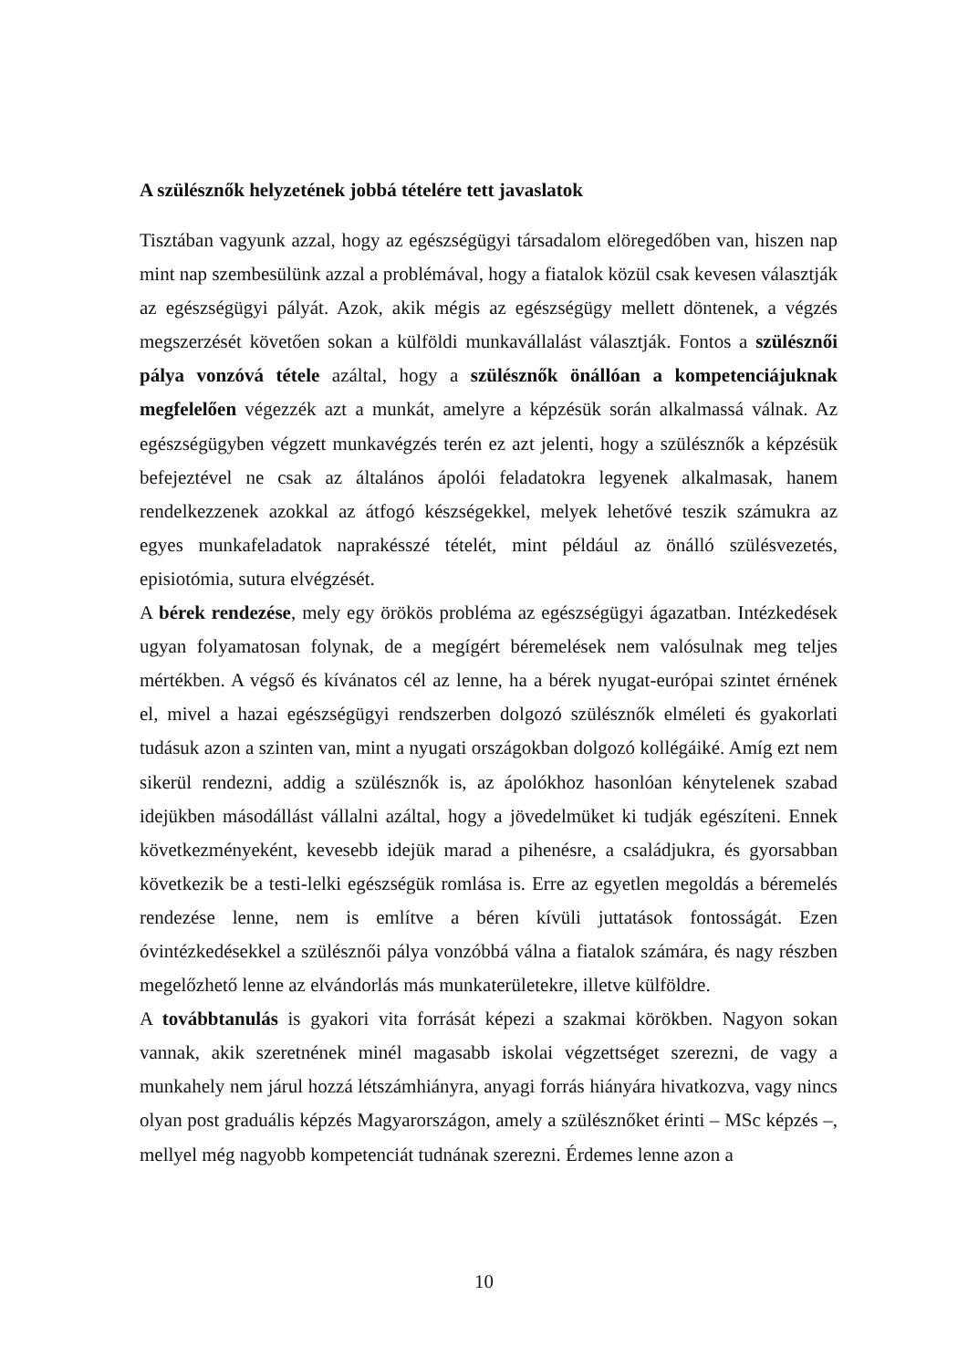A szülésznők helyzetének jobbá tételére tett javaslatok
Tisztában vagyunk azzal, hogy az egészségügyi társadalom elöregedőben van, hiszen nap mint nap szembesülünk azzal a problémával, hogy a fiatalok közül csak kevesen választják az egészségügyi pályát. Azok, akik mégis az egészségügy mellett döntenek, a végzés megszerzését követően sokan a külföldi munkavállalást választják. Fontos a szülésznői pálya vonzóvá tétele azáltal, hogy a szülésznők önállóan a kompetenciájuknak megfelelően végezzék azt a munkát, amelyre a képzésük során alkalmassá válnak. Az egészségügyben végzett munkavégzés terén ez azt jelenti, hogy a szülésznők a képzésük befejeztével ne csak az általános ápolói feladatokra legyenek alkalmasak, hanem rendelkezzenek azokkal az átfogó készségekkel, melyek lehetővé teszik számukra az egyes munkafeladatok naprakésszé tételét, mint például az önálló szülésvezetés, episiotómia, sutura elvégzését.
A bérek rendezése, mely egy örökös probléma az egészségügyi ágazatban. Intézkedések ugyan folyamatosan folynak, de a megígért béremelések nem valósulnak meg teljes mértékben. A végső és kívánatos cél az lenne, ha a bérek nyugat-európai szintet érnének el, mivel a hazai egészségügyi rendszerben dolgozó szülésznők elméleti és gyakorlati tudásuk azon a szinten van, mint a nyugati országokban dolgozó kollégáiké. Amíg ezt nem sikerül rendezni, addig a szülésznők is, az ápolókhoz hasonlóan kénytelenek szabad idejükben másodállást vállalni azáltal, hogy a jövedelmüket ki tudják egészíteni. Ennek következményeként, kevesebb idejük marad a pihenésre, a családjukra, és gyorsabban következik be a testi-lelki egészségük romlása is. Erre az egyetlen megoldás a béremelés rendezése lenne, nem is említve a béren kívüli juttatások fontosságát. Ezen óvintézkedésekkel a szülésznői pálya vonzóbbá válna a fiatalok számára, és nagy részben megelőzhető lenne az elvándorlás más munkaterületekre, illetve külföldre.
A továbbtanulás is gyakori vita forrását képezi a szakmai körökben. Nagyon sokan vannak, akik szeretnének minél magasabb iskolai végzettséget szerezni, de vagy a munkahely nem járul hozzá létszámhiányra, anyagi forrás hiányára hivatkozva, vagy nincs olyan post graduális képzés Magyarországon, amely a szülésznőket érinti – MSc képzés –, mellyel még nagyobb kompetenciát tudnának szerezni. Érdemes lenne azon a
10